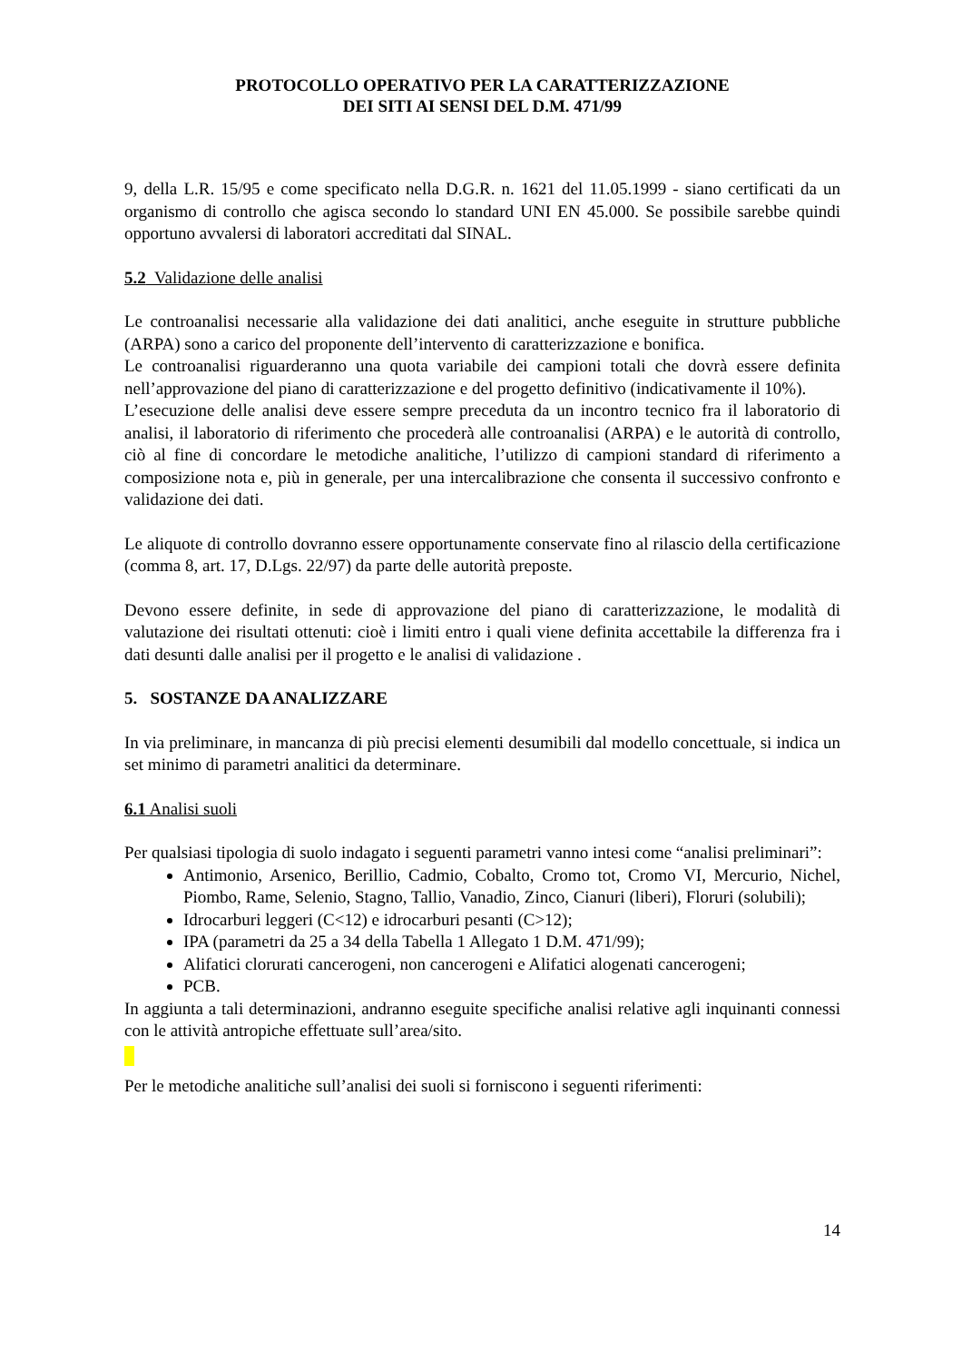PROTOCOLLO OPERATIVO PER LA CARATTERIZZAZIONE
DEI SITI AI SENSI DEL D.M. 471/99
9, della L.R. 15/95 e come specificato nella D.G.R. n. 1621 del 11.05.1999 - siano certificati da un organismo di controllo che agisca secondo lo standard UNI EN 45.000. Se possibile sarebbe quindi opportuno avvalersi di laboratori accreditati dal SINAL.
5.2 Validazione delle analisi
Le controanalisi necessarie alla validazione dei dati analitici, anche eseguite in strutture pubbliche (ARPA) sono a carico del proponente dell’intervento di caratterizzazione e bonifica.
Le controanalisi riguarderanno una quota variabile dei campioni totali che dovrà essere definita nell’approvazione del piano di caratterizzazione e del progetto definitivo (indicativamente il 10%).
L’esecuzione delle analisi deve essere sempre preceduta da un incontro tecnico fra il laboratorio di analisi, il laboratorio di riferimento che procederà alle controanalisi (ARPA) e le autorità di controllo, ciò al fine di concordare le metodiche analitiche, l’utilizzo di campioni standard di riferimento a composizione nota e, più in generale, per una intercalibrazione che consenta il successivo confronto e validazione dei dati.
Le aliquote di controllo dovranno essere opportunamente conservate fino al rilascio della certificazione (comma 8, art. 17, D.Lgs. 22/97) da parte delle autorità preposte.
Devono essere definite, in sede di approvazione del piano di caratterizzazione, le modalità di valutazione dei risultati ottenuti: cioè i limiti entro i quali viene definita accettabile la differenza fra i dati desunti dalle analisi per il progetto e le analisi di validazione .
5. SOSTANZE DA ANALIZZARE
In via preliminare, in mancanza di più precisi elementi desumibili dal modello concettuale, si indica un set minimo di parametri analitici da determinare.
6.1 Analisi suoli
Per qualsiasi tipologia di suolo indagato i seguenti parametri vanno intesi come “analisi preliminari”:
Antimonio, Arsenico, Berillio, Cadmio, Cobalto, Cromo tot, Cromo VI, Mercurio, Nichel, Piombo, Rame, Selenio, Stagno, Tallio, Vanadio, Zinco, Cianuri (liberi), Floruri (solubili);
Idrocarburi leggeri (C<12) e idrocarburi pesanti (C>12);
IPA (parametri da 25 a 34 della Tabella 1 Allegato 1 D.M. 471/99);
Alifatici clorurati cancerogeni, non cancerogeni e Alifatici alogenati cancerogeni;
PCB.
In aggiunta a tali determinazioni, andranno eseguite specifiche analisi relative agli inquinanti connessi con le attività antropiche effettuate sull’area/sito.
Per le metodiche analitiche sull’analisi dei suoli si forniscono i seguenti riferimenti:
14